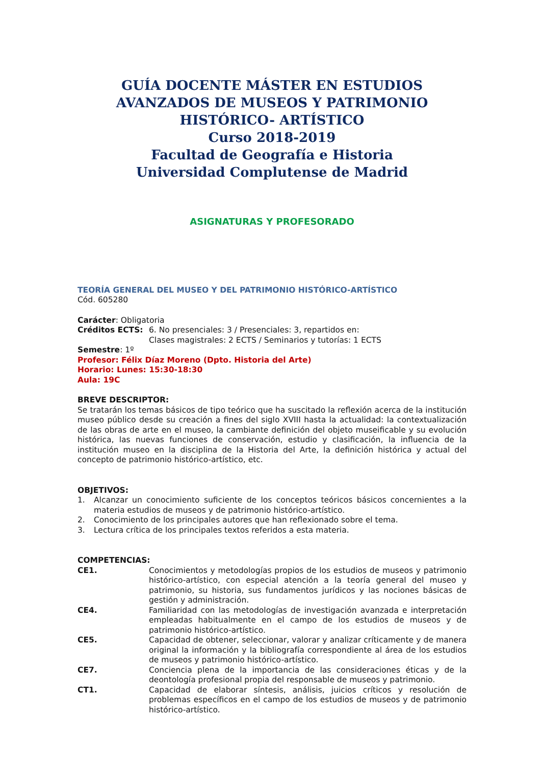GUÍA DOCENTE MÁSTER EN ESTUDIOS AVANZADOS DE MUSEOS Y PATRIMONIO HISTÓRICO- ARTÍSTICO
Curso 2018-2019
Facultad de Geografía e Historia
Universidad Complutense de Madrid
ASIGNATURAS Y PROFESORADO
TEORÍA GENERAL DEL MUSEO Y DEL PATRIMONIO HISTÓRICO-ARTÍSTICO
Cód. 605280
Carácter: Obligatoria
Créditos ECTS: 6. No presenciales: 3 / Presenciales: 3, repartidos en:
Clases magistrales: 2 ECTS / Seminarios y tutorías: 1 ECTS
Semestre: 1º
Profesor: Félix Díaz Moreno (Dpto. Historia del Arte)
Horario: Lunes: 15:30-18:30
Aula: 19C
BREVE DESCRIPTOR:
Se tratarán los temas básicos de tipo teórico que ha suscitado la reflexión acerca de la institución museo público desde su creación a fines del siglo XVIII hasta la actualidad: la contextualización de las obras de arte en el museo, la cambiante definición del objeto museificable y su evolución histórica, las nuevas funciones de conservación, estudio y clasificación, la influencia de la institución museo en la disciplina de la Historia del Arte, la definición histórica y actual del concepto de patrimonio histórico-artístico, etc.
OBJETIVOS:
1. Alcanzar un conocimiento suficiente de los conceptos teóricos básicos concernientes a la materia estudios de museos y de patrimonio histórico-artístico.
2. Conocimiento de los principales autores que han reflexionado sobre el tema.
3. Lectura crítica de los principales textos referidos a esta materia.
COMPETENCIAS:
CE1. Conocimientos y metodologías propios de los estudios de museos y patrimonio histórico-artístico, con especial atención a la teoría general del museo y patrimonio, su historia, sus fundamentos jurídicos y las nociones básicas de gestión y administración.
CE4. Familiaridad con las metodologías de investigación avanzada e interpretación empleadas habitualmente en el campo de los estudios de museos y de patrimonio histórico-artístico.
CE5. Capacidad de obtener, seleccionar, valorar y analizar críticamente y de manera original la información y la bibliografía correspondiente al área de los estudios de museos y patrimonio histórico-artístico.
CE7. Conciencia plena de la importancia de las consideraciones éticas y de la deontología profesional propia del responsable de museos y patrimonio.
CT1. Capacidad de elaborar síntesis, análisis, juicios críticos y resolución de problemas específicos en el campo de los estudios de museos y de patrimonio histórico-artístico.